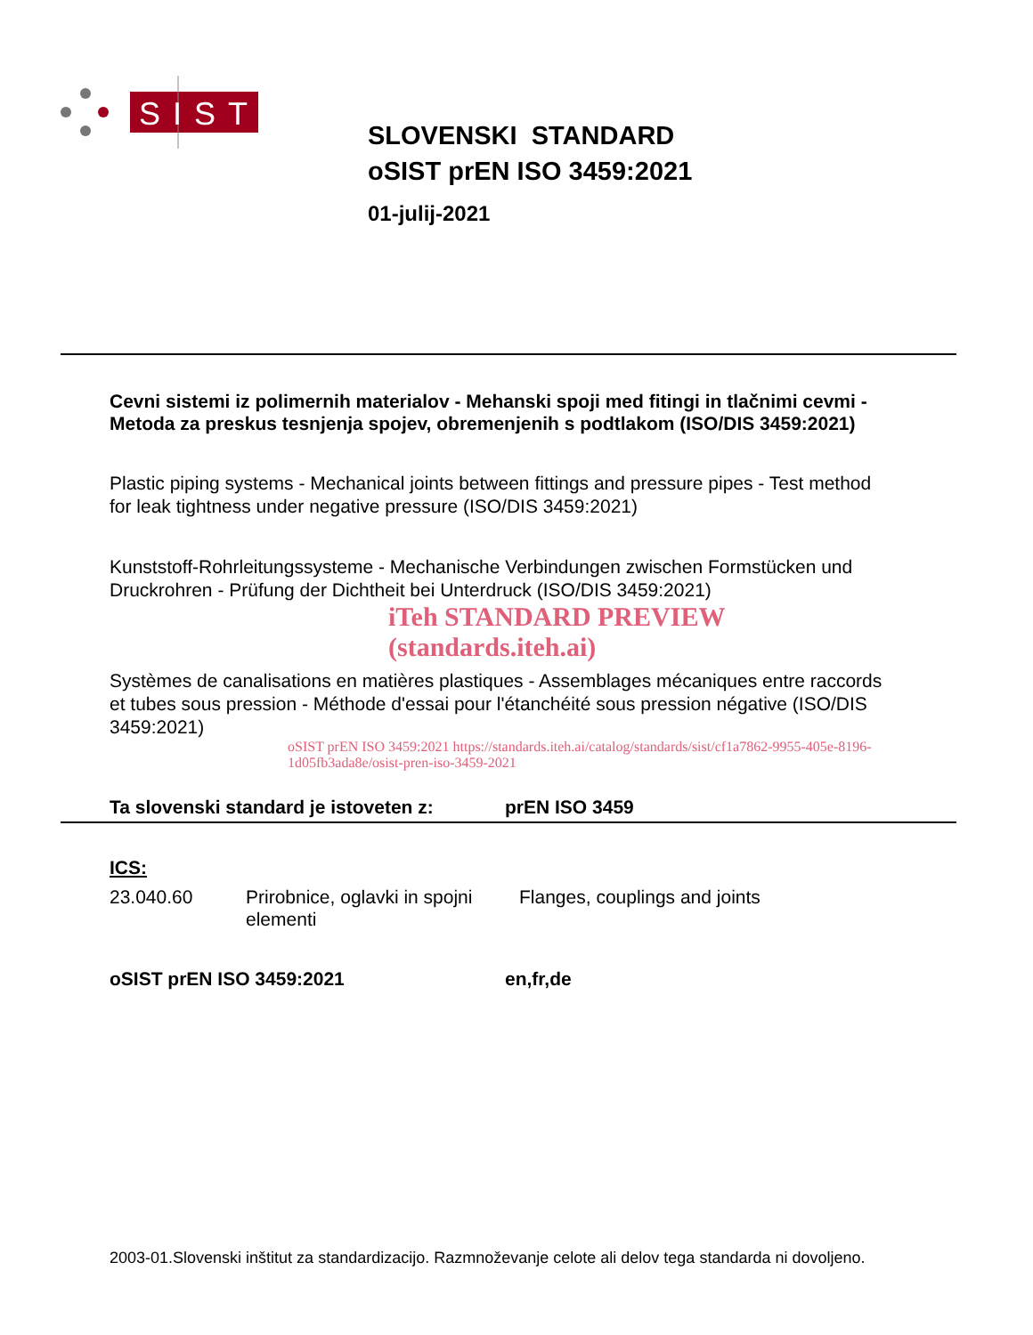SIST
SLOVENSKI STANDARD
oSIST prEN ISO 3459:2021
01-julij-2021
Cevni sistemi iz polimernih materialov - Mehanski spoji med fitingi in tlačnimi cevmi - Metoda za preskus tesnjenja spojev, obremenjenih s podtlakom (ISO/DIS 3459:2021)
Plastic piping systems - Mechanical joints between fittings and pressure pipes - Test method for leak tightness under negative pressure (ISO/DIS 3459:2021)
Kunststoff-Rohrleitungssysteme - Mechanische Verbindungen zwischen Formstücken und Druckrohren - Prüfung der Dichtheit bei Unterdruck (ISO/DIS 3459:2021)
iTeh STANDARD PREVIEW (standards.iteh.ai)
Systèmes de canalisations en matières plastiques - Assemblages mécaniques entre raccords et tubes sous pression - Méthode d'essai pour l'étanchéité sous pression négative (ISO/DIS 3459:2021)
oSIST prEN ISO 3459:2021 https://standards.iteh.ai/catalog/standards/sist/cf1a7862-9955-405e-8196-1d05fb3ada8e/osist-pren-iso-3459-2021
Ta slovenski standard je istoveten z: prEN ISO 3459
ICS:
23.040.60 Prirobnice, oglavki in spojni elementi Flanges, couplings and joints
oSIST prEN ISO 3459:2021 en,fr,de
2003-01.Slovenski inštitut za standardizacijo. Razmnoževanje celote ali delov tega standarda ni dovoljeno.